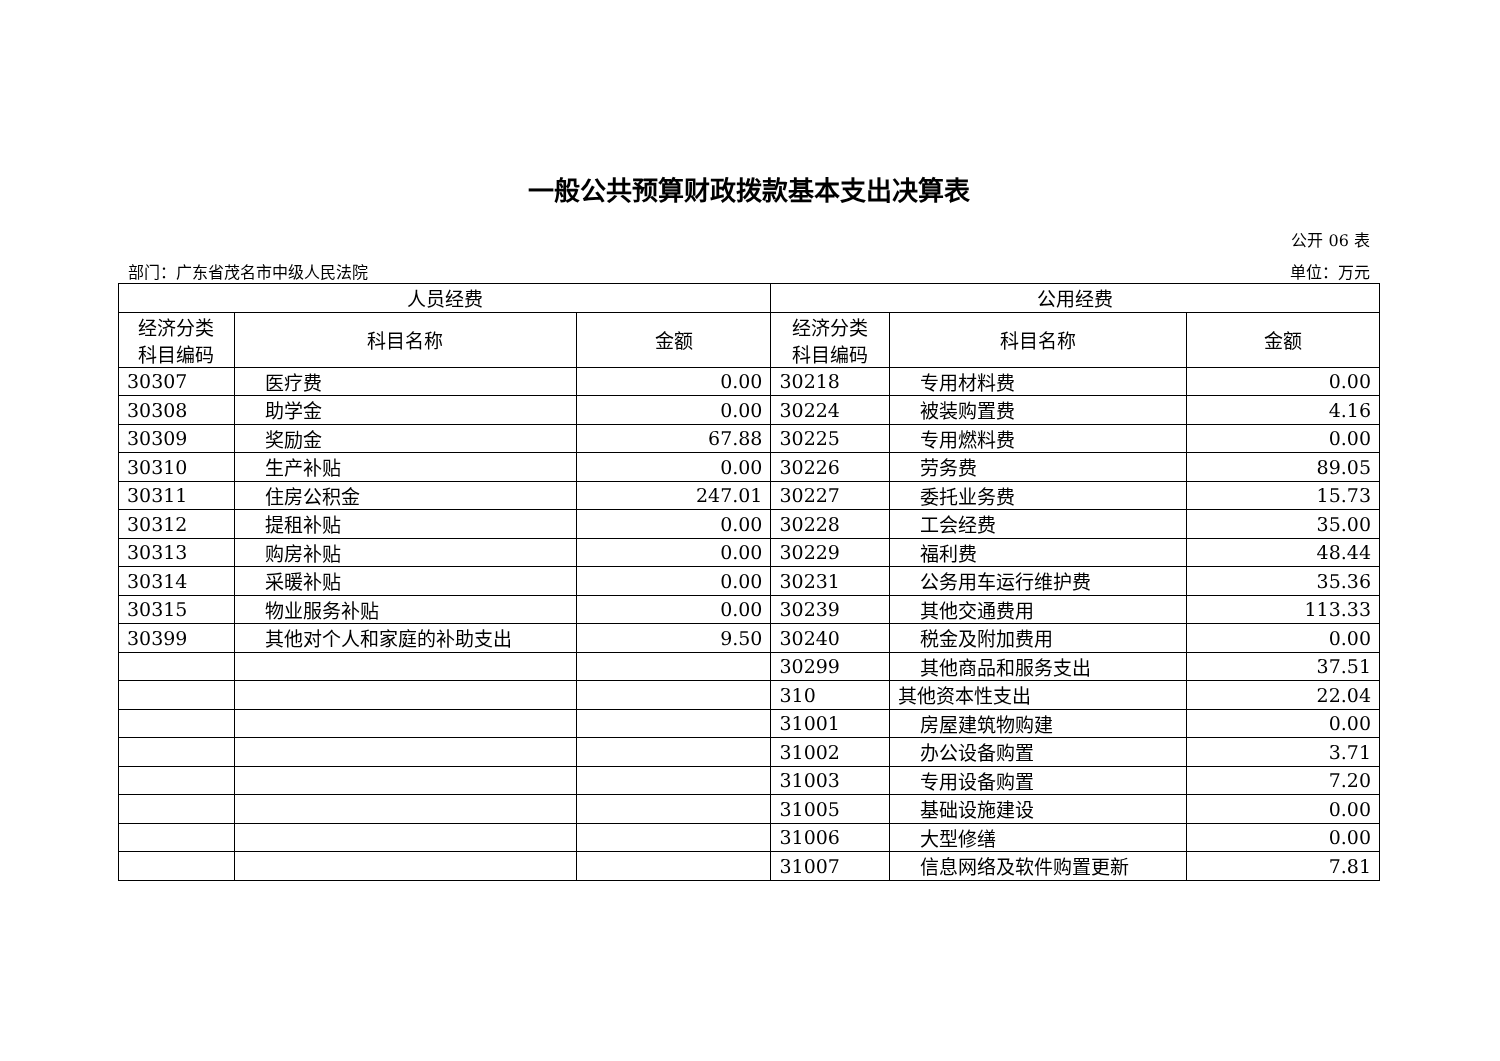一般公共预算财政拨款基本支出决算表
公开 06 表
部门：广东省茂名市中级人民法院 单位：万元
| 人员经费 | | | 公用经费 | | |
| --- | --- | --- | --- | --- | --- |
| 经济分类 科目编码 | 科目名称 | 金额 | 经济分类 科目编码 | 科目名称 | 金额 |
| 30307 | 医疗费 | 0.00 | 30218 | 专用材料费 | 0.00 |
| 30308 | 助学金 | 0.00 | 30224 | 被装购置费 | 4.16 |
| 30309 | 奖励金 | 67.88 | 30225 | 专用燃料费 | 0.00 |
| 30310 | 生产补贴 | 0.00 | 30226 | 劳务费 | 89.05 |
| 30311 | 住房公积金 | 247.01 | 30227 | 委托业务费 | 15.73 |
| 30312 | 提租补贴 | 0.00 | 30228 | 工会经费 | 35.00 |
| 30313 | 购房补贴 | 0.00 | 30229 | 福利费 | 48.44 |
| 30314 | 采暖补贴 | 0.00 | 30231 | 公务用车运行维护费 | 35.36 |
| 30315 | 物业服务补贴 | 0.00 | 30239 | 其他交通费用 | 113.33 |
| 30399 | 其他对个人和家庭的补助支出 | 9.50 | 30240 | 税金及附加费用 | 0.00 |
| | | | 30299 | 其他商品和服务支出 | 37.51 |
| | | | 310 | 其他资本性支出 | 22.04 |
| | | | 31001 | 房屋建筑物购建 | 0.00 |
| | | | 31002 | 办公设备购置 | 3.71 |
| | | | 31003 | 专用设备购置 | 7.20 |
| | | | 31005 | 基础设施建设 | 0.00 |
| | | | 31006 | 大型修缮 | 0.00 |
| | | | 31007 | 信息网络及软件购置更新 | 7.81 |